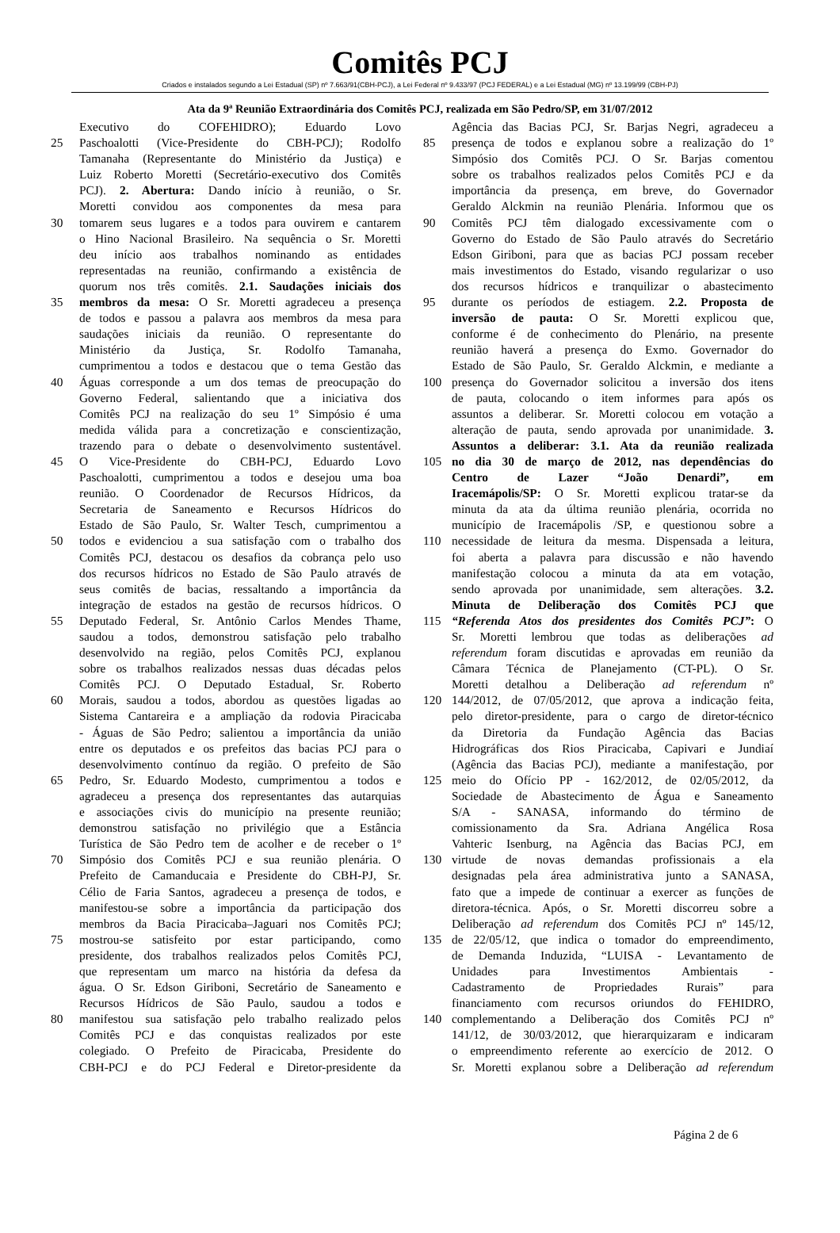Comitês PCJ
Criados e instalados segundo a Lei Estadual (SP) nº 7.663/91(CBH-PCJ), a Lei Federal nº 9.433/97 (PCJ FEDERAL) e a Lei Estadual (MG) nº 13.199/99 (CBH-PJ)
Ata da 9ª Reunião Extraordinária dos Comitês PCJ, realizada em São Pedro/SP, em 31/07/2012
Executivo do COFEHIDRO); Eduardo Lovo
25 Paschoalotti (Vice-Presidente do CBH-PCJ); Rodolfo
Tamanaha (Representante do Ministério da Justiça) e
Luiz Roberto Moretti (Secretário-executivo dos Comitês
PCJ). 2. Abertura: Dando início à reunião, o Sr.
Moretti convidou aos componentes da mesa para
30 tomarem seus lugares e a todos para ouvirem e cantarem
o Hino Nacional Brasileiro. Na sequência o Sr. Moretti
deu início aos trabalhos nominando as entidades
representadas na reunião, confirmando a existência de
quorum nos três comitês. 2.1. Saudações iniciais dos
35 membros da mesa: O Sr. Moretti agradeceu a presença
de todos e passou a palavra aos membros da mesa para
saudações iniciais da reunião. O representante do
Ministério da Justiça, Sr. Rodolfo Tamanaha,
cumprimentou a todos e destacou que o tema Gestão das
40 Águas corresponde a um dos temas de preocupação do
Governo Federal, salientando que a iniciativa dos
Comitês PCJ na realização do seu 1º Simpósio é uma
medida válida para a concretização e conscientização,
trazendo para o debate o desenvolvimento sustentável.
45 O Vice-Presidente do CBH-PCJ, Eduardo Lovo
Paschoalotti, cumprimentou a todos e desejou uma boa
reunião. O Coordenador de Recursos Hídricos, da
Secretaria de Saneamento e Recursos Hídricos do
Estado de São Paulo, Sr. Walter Tesch, cumprimentou a
50 todos e evidenciou a sua satisfação com o trabalho dos
Comitês PCJ, destacou os desafios da cobrança pelo uso
dos recursos hídricos no Estado de São Paulo através de
seus comitês de bacias, ressaltando a importância da
integração de estados na gestão de recursos hídricos. O
55 Deputado Federal, Sr. Antônio Carlos Mendes Thame,
saudou a todos, demonstrou satisfação pelo trabalho
desenvolvido na região, pelos Comitês PCJ, explanou
sobre os trabalhos realizados nessas duas décadas pelos
Comitês PCJ. O Deputado Estadual, Sr. Roberto
60 Morais, saudou a todos, abordou as questões ligadas ao
Sistema Cantareira e a ampliação da rodovia Piracicaba
- Águas de São Pedro; salientou a importância da união
entre os deputados e os prefeitos das bacias PCJ para o
desenvolvimento contínuo da região. O prefeito de São
65 Pedro, Sr. Eduardo Modesto, cumprimentou a todos e
agradeceu a presença dos representantes das autarquias
e associações civis do município na presente reunião;
demonstrou satisfação no privilégio que a Estância
Turística de São Pedro tem de acolher e de receber o 1º
70 Simpósio dos Comitês PCJ e sua reunião plenária. O
Prefeito de Camanducaia e Presidente do CBH-PJ, Sr.
Célio de Faria Santos, agradeceu a presença de todos, e
manifestou-se sobre a importância da participação dos
membros da Bacia Piracicaba–Jaguari nos Comitês PCJ;
75 mostrou-se satisfeito por estar participando, como
presidente, dos trabalhos realizados pelos Comitês PCJ,
que representam um marco na história da defesa da
água. O Sr. Edson Giriboni, Secretário de Saneamento e
Recursos Hídricos de São Paulo, saudou a todos e
80 manifestou sua satisfação pelo trabalho realizado pelos
Comitês PCJ e das conquistas realizados por este
colegiado. O Prefeito de Piracicaba, Presidente do
CBH-PCJ e do PCJ Federal e Diretor-presidente da
Agência das Bacias PCJ, Sr. Barjas Negri, agradeceu a
85 presença de todos e explanou sobre a realização do 1º
Simpósio dos Comitês PCJ. O Sr. Barjas comentou
sobre os trabalhos realizados pelos Comitês PCJ e da
importância da presença, em breve, do Governador
Geraldo Alckmin na reunião Plenária. Informou que os
90 Comitês PCJ têm dialogado excessivamente com o
Governo do Estado de São Paulo através do Secretário
Edson Giriboni, para que as bacias PCJ possam receber
mais investimentos do Estado, visando regularizar o uso
dos recursos hídricos e tranquilizar o abastecimento
95 durante os períodos de estiagem. 2.2. Proposta de
inversão de pauta: O Sr. Moretti explicou que,
conforme é de conhecimento do Plenário, na presente
reunião haverá a presença do Exmo. Governador do
Estado de São Paulo, Sr. Geraldo Alckmin, e mediante a
100 presença do Governador solicitou a inversão dos itens
de pauta, colocando o item informes para após os
assuntos a deliberar. Sr. Moretti colocou em votação a
alteração de pauta, sendo aprovada por unanimidade. 3.
Assuntos a deliberar: 3.1. Ata da reunião realizada
105 no dia 30 de março de 2012, nas dependências do
Centro de Lazer “João Denardi”, em
Iracemápolis/SP: O Sr. Moretti explicou tratar-se da
minuta da ata da última reunião plenária, ocorrida no
município de Iracemápolis /SP, e questionou sobre a
110 necessidade de leitura da mesma. Dispensada a leitura,
foi aberta a palavra para discussão e não havendo
manifestação colocou a minuta da ata em votação,
sendo aprovada por unanimidade, sem alterações. 3.2.
Minuta de Deliberação dos Comitês PCJ que
115 “Referenda Atos dos presidentes dos Comitês PCJ”: O
Sr. Moretti lembrou que todas as deliberações ad
referendum foram discutidas e aprovadas em reunião da
Câmara Técnica de Planejamento (CT-PL). O Sr.
Moretti detalhou a Deliberação ad referendum nº
120 144/2012, de 07/05/2012, que aprova a indicação feita,
pelo diretor-presidente, para o cargo de diretor-técnico
da Diretoria da Fundação Agência das Bacias
Hidrográficas dos Rios Piracicaba, Capivari e Jundiaí
(Agência das Bacias PCJ), mediante a manifestação, por
125 meio do Ofício PP - 162/2012, de 02/05/2012, da
Sociedade de Abastecimento de Água e Saneamento
S/A - SANASA, informando do término de
comissionamento da Sra. Adriana Angélica Rosa
Vahteric Isenburg, na Agência das Bacias PCJ, em
130 virtude de novas demandas profissionais a ela
designadas pela área administrativa junto a SANASA,
fato que a impede de continuar a exercer as funções de
diretora-técnica. Após, o Sr. Moretti discorreu sobre a
Deliberação ad referendum dos Comitês PCJ nº 145/12,
135 de 22/05/12, que indica o tomador do empreendimento,
de Demanda Induzida, “LUISA - Levantamento de
Unidades para Investimentos Ambientais -
Cadastramento de Propriedades Rurais” para
financiamento com recursos oriundos do FEHIDRO,
140 complementando a Deliberação dos Comitês PCJ nº
141/12, de 30/03/2012, que hierarquizaram e indicaram
o empreendimento referente ao exercício de 2012. O
Sr. Moretti explanou sobre a Deliberação ad referendum
Página 2 de 6